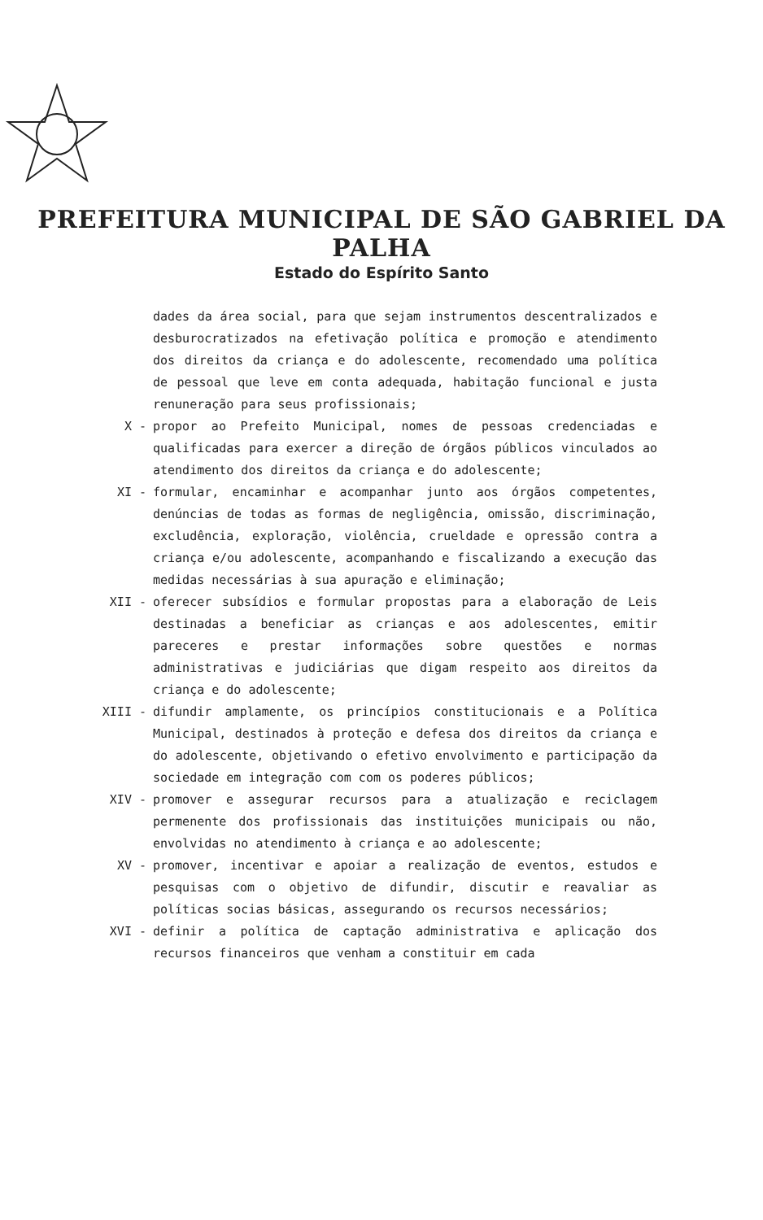PREFEITURA MUNICIPAL DE SÃO GABRIEL DA PALHA
Estado do Espírito Santo
dades da área social, para que sejam instrumentos descentralizados e desburocratizados na efetivação política e promoção e atendimento dos direitos da criança e do adolescente, recomendado uma política de pessoal que leve em conta adequada, habitação funcional e justa renuneração para seus profissionais;
X - propor ao Prefeito Municipal, nomes de pessoas credenciadas e qualificadas para exercer a direção de órgãos públicos vinculados ao atendimento dos direitos da criança e do adolescente;
XI - formular, encaminhar e acompanhar junto aos órgãos competentes, denúncias de todas as formas de negligência, omissão, discriminação, excludência, exploração, violência, crueldade e opressão contra a criança e/ou adolescente, acompanhando e fiscalizando a execução das medidas necessárias à sua apuração e eliminação;
XII - oferecer subsídios e formular propostas para a elaboração de Leis destinadas a beneficiar as crianças e aos adolescentes, emitir pareceres e prestar informações sobre questões e normas administrativas e judiciárias que digam respeito aos direitos da criança e do adolescente;
XIII - difundir amplamente, os princípios constitucionais e a Política Municipal, destinados à proteção e defesa dos direitos da criança e do adolescente, objetivando o efetivo envolvimento e participação da sociedade em integração com com os poderes públicos;
XIV - promover e assegurar recursos para a atualização e reciclagem permenente dos profissionais das instituições municipais ou não, envolvidas no atendimento à criança e ao adolescente;
XV - promover, incentivar e apoiar a realização de eventos, estudos e pesquisas com o objetivo de difundir, discutir e reavaliar as políticas socias básicas, assegurando os recursos necessários;
XVI - definir a política de captação administrativa e aplicação dos recursos financeiros que venham a constituir em cada